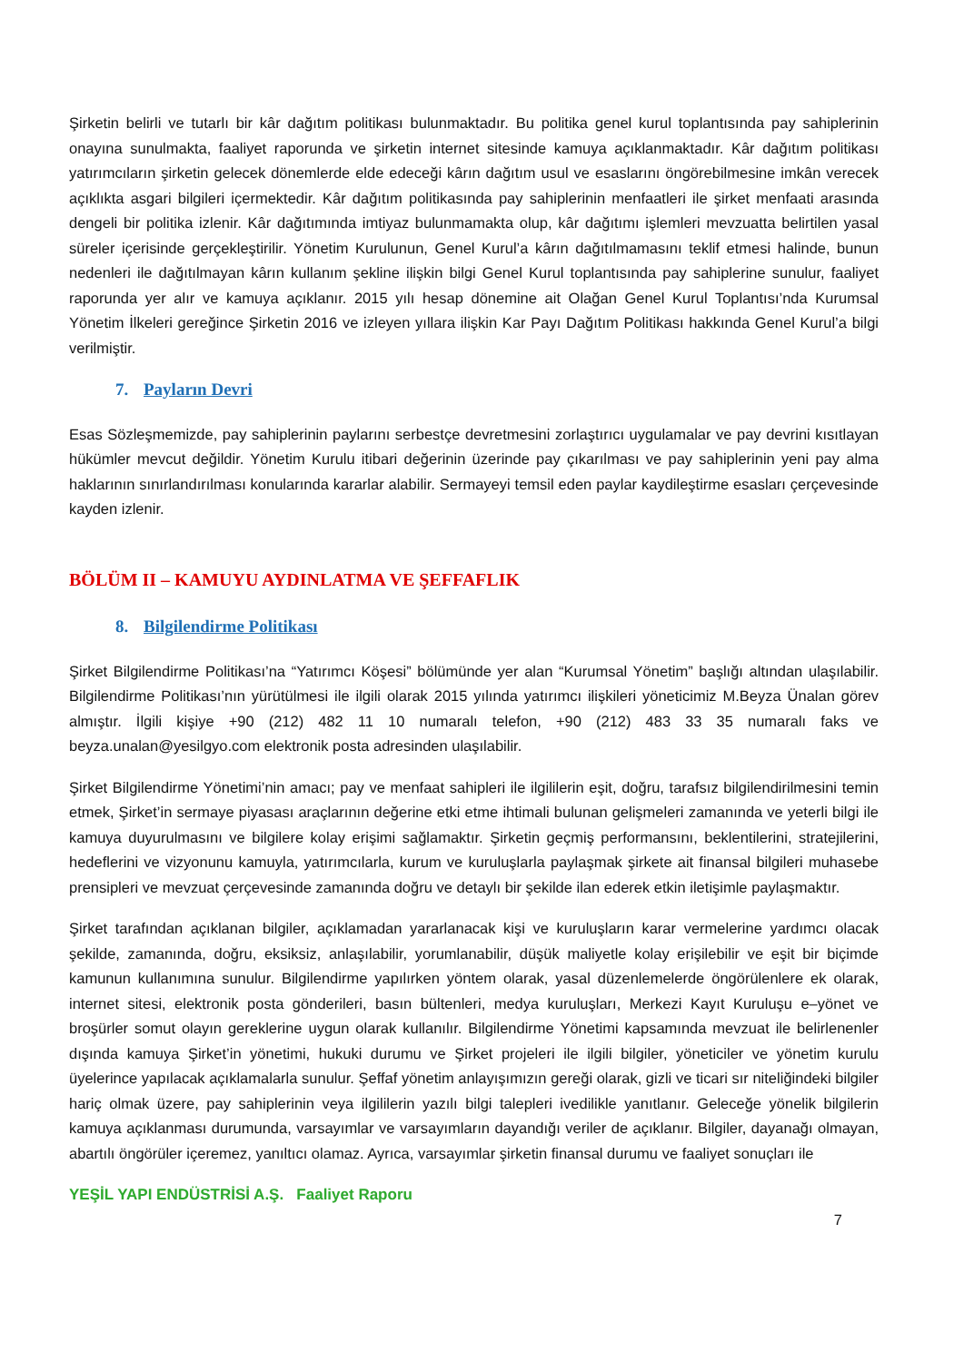Şirketin belirli ve tutarlı bir kâr dağıtım politikası bulunmaktadır. Bu politika genel kurul toplantısında pay sahiplerinin onayına sunulmakta, faaliyet raporunda ve şirketin internet sitesinde kamuya açıklanmaktadır. Kâr dağıtım politikası yatırımcıların şirketin gelecek dönemlerde elde edeceği kârın dağıtım usul ve esaslarını öngörebilmesine imkân verecek açıklıkta asgari bilgileri içermektedir. Kâr dağıtım politikasında pay sahiplerinin menfaatleri ile şirket menfaati arasında dengeli bir politika izlenir. Kâr dağıtımında imtiyaz bulunmamakta olup, kâr dağıtımı işlemleri mevzuatta belirtilen yasal süreler içerisinde gerçekleştirilir. Yönetim Kurulunun, Genel Kurul’a kârın dağıtılmamasını teklif etmesi halinde, bunun nedenleri ile dağıtılmayan kârın kullanım şekline ilişkin bilgi Genel Kurul toplantısında pay sahiplerine sunulur, faaliyet raporunda yer alır ve kamuya açıklanır. 2015 yılı hesap dönemine ait Olağan Genel Kurul Toplantısı’nda Kurumsal Yönetim İlkeleri gereğince Şirketin 2016 ve izleyen yıllara ilişkin Kar Payı Dağıtım Politikası hakkında Genel Kurul’a bilgi verilmiştir.
7. Payların Devri
Esas Sözleşmemizde, pay sahiplerinin paylarını serbestçe devretmesini zorlaştırıcı uygulamalar ve pay devrini kısıtlayan hükümler mevcut değildir. Yönetim Kurulu itibari değerinin üzerinde pay çıkarılması ve pay sahiplerinin yeni pay alma haklarının sınırlandırılması konularında kararlar alabilir. Sermayeyi temsil eden paylar kaydileştirme esasları çerçevesinde kayden izlenir.
BÖLÜM II – KAMUYU AYDINLATMA VE ŞEFFAFLIK
8. Bilgilendirme Politikası
Şirket Bilgilendirme Politikası’na “Yatırımcı Köşesi” bölümünde yer alan “Kurumsal Yönetim” başlığı altından ulaşılabilir. Bilgilendirme Politikası’nın yürütülmesi ile ilgili olarak 2015 yılında yatırımcı ilişkileri yöneticimiz M.Beyza Ünalan görev almıştır. İlgili kişiye +90 (212) 482 11 10 numaralı telefon, +90 (212) 483 33 35 numaralı faks ve beyza.unalan@yesilgyo.com elektronik posta adresinden ulaşılabilir.
Şirket Bilgilendirme Yönetimi’nin amacı; pay ve menfaat sahipleri ile ilgililerin eşit, doğru, tarafsız bilgilendirilmesini temin etmek, Şirket’in sermaye piyasası araçlarının değerine etki etme ihtimali bulunan gelişmeleri zamanında ve yeterli bilgi ile kamuya duyurulmasını ve bilgilere kolay erişimi sağlamaktır. Şirketin geçmiş performansını, beklentilerini, stratejilerini, hedeflerini ve vizyonunu kamuyla, yatırımcılarla, kurum ve kuruluşlarla paylaşmak şirkete ait finansal bilgileri muhasebe prensipleri ve mevzuat çerçevesinde zamanında doğru ve detaylı bir şekilde ilan ederek etkin iletişimle paylaşmaktır.
Şirket tarafından açıklanan bilgiler, açıklamadan yararlanacak kişi ve kuruluşların karar vermelerine yardımcı olacak şekilde, zamanında, doğru, eksiksiz, anlaşılabilir, yorumlanabilir, düşük maliyetle kolay erişilebilir ve eşit bir biçimde kamunun kullanımına sunulur. Bilgilendirme yapılırken yöntem olarak, yasal düzenlemelerde öngörülenlere ek olarak, internet sitesi, elektronik posta gönderileri, basın bültenleri, medya kuruluşları, Merkezi Kayıt Kuruluşu e–yönet ve broşürler somut olayın gereklerine uygun olarak kullanılır. Bilgilendirme Yönetimi kapsamında mevzuat ile belirlenenler dışında kamuya Şirket’in yönetimi, hukuki durumu ve Şirket projeleri ile ilgili bilgiler, yöneticiler ve yönetim kurulu üyelerince yapılacak açıklamalarla sunulur. Şeffaf yönetim anlayışımızın gereği olarak, gizli ve ticari sır niteliğindeki bilgiler hariç olmak üzere, pay sahiplerinin veya ilgililerin yazılı bilgi talepleri ivedilikle yanıtlanır. Geleceğe yönelik bilgilerin kamuya açıklanması durumunda, varsayımlar ve varsayımların dayandığı veriler de açıklanır. Bilgiler, dayanağı olmayan, abartılı öngörüler içeremez, yanıltıcı olamaz. Ayrıca, varsayımlar şirketin finansal durumu ve faaliyet sonuçları ile
YEŞİL YAPI ENDÜSTRİSİ A.Ş. Faaliyet Raporu
7